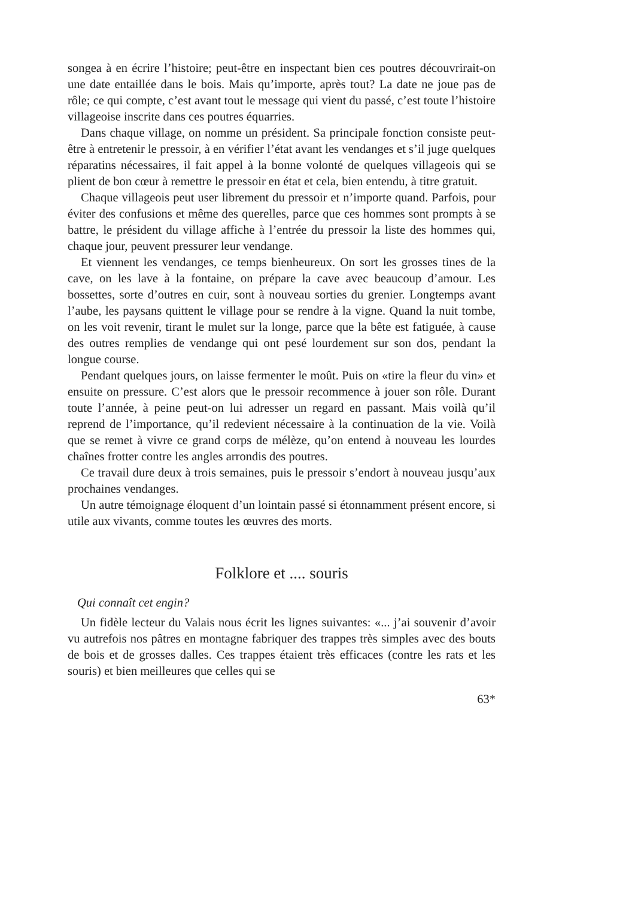songea à en écrire l’histoire; peut-être en inspectant bien ces poutres découvrirait-on une date entaillée dans le bois. Mais qu’importe, après tout? La date ne joue pas de rôle; ce qui compte, c’est avant tout le message qui vient du passé, c’est toute l’histoire villageoise inscrite dans ces poutres équarries.
Dans chaque village, on nomme un président. Sa principale fonction consiste peut-être à entretenir le pressoir, à en vérifier l’état avant les vendanges et s’il juge quelques réparatins nécessaires, il fait appel à la bonne volonté de quelques villageois qui se plient de bon cœur à remettre le pressoir en état et cela, bien entendu, à titre gratuit.
Chaque villageois peut user librement du pressoir et n’importe quand. Parfois, pour éviter des confusions et même des querelles, parce que ces hommes sont prompts à se battre, le président du village affiche à l’entrée du pressoir la liste des hommes qui, chaque jour, peuvent pressurer leur vendange.
Et viennent les vendanges, ce temps bienheureux. On sort les grosses tines de la cave, on les lave à la fontaine, on prépare la cave avec beaucoup d’amour. Les bossettes, sorte d’outres en cuir, sont à nouveau sorties du grenier. Longtemps avant l’aube, les paysans quittent le village pour se rendre à la vigne. Quand la nuit tombe, on les voit revenir, tirant le mulet sur la longe, parce que la bête est fatiguée, à cause des outres remplies de vendange qui ont pesé lourdement sur son dos, pendant la longue course.
Pendant quelques jours, on laisse fermenter le moût. Puis on «tire la fleur du vin» et ensuite on pressure. C’est alors que le pressoir recommence à jouer son rôle. Durant toute l’année, à peine peut-on lui adresser un regard en passant. Mais voilà qu’il reprend de l’importance, qu’il redevient nécessaire à la continuation de la vie. Voilà que se remet à vivre ce grand corps de mélèze, qu’on entend à nouveau les lourdes chaînes frotter contre les angles arrondis des poutres.
Ce travail dure deux à trois semaines, puis le pressoir s’endort à nouveau jusqu’aux prochaines vendanges.
Un autre témoignage éloquent d’un lointain passé si étonnamment présent encore, si utile aux vivants, comme toutes les œuvres des morts.
Folklore et .... souris
Qui connaît cet engin?
Un fidèle lecteur du Valais nous écrit les lignes suivantes: «... j’ai souvenir d’avoir vu autrefois nos pâtres en montagne fabriquer des trappes très simples avec des bouts de bois et de grosses dalles. Ces trappes étaient très efficaces (contre les rats et les souris) et bien meilleures que celles qui se
63*